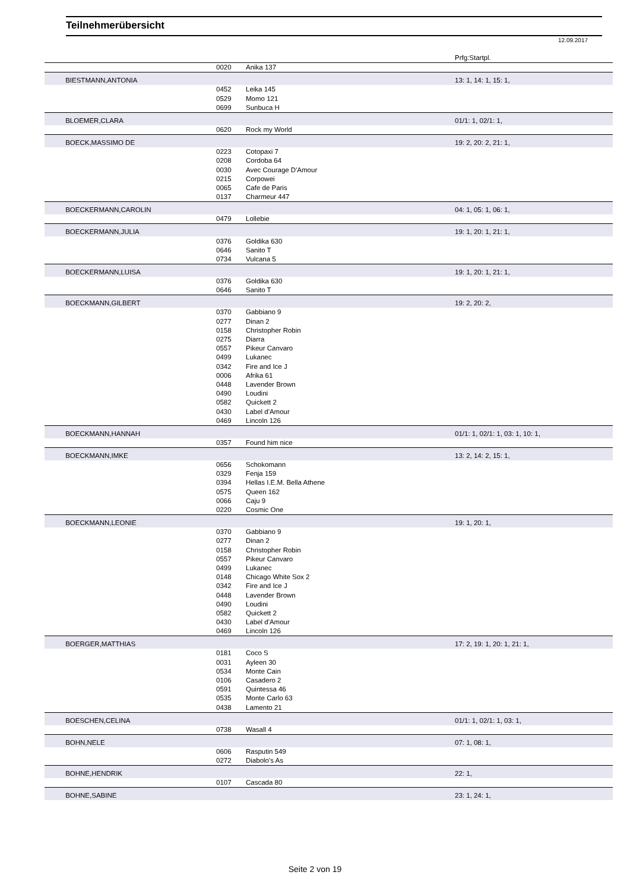Teilnehmerübersicht
12.09.2017
| | | | Prfg:Startpl. |
| --- | --- | --- | --- |
| | 0020 | Anika 137 | |
| BIESTMANN,ANTONIA | | | 13: 1, 14: 1, 15: 1, |
| | 0452 | Leika 145 | |
| | 0529 | Momo 121 | |
| | 0699 | Sunbuca H | |
| BLOEMER,CLARA | | | 01/1: 1, 02/1: 1, |
| | 0620 | Rock my World | |
| BOECK,MASSIMO DE | | | 19: 2, 20: 2, 21: 1, |
| | 0223 | Cotopaxi 7 | |
| | 0208 | Cordoba 64 | |
| | 0030 | Avec Courage D'Amour | |
| | 0215 | Corpowei | |
| | 0065 | Cafe de Paris | |
| | 0137 | Charmeur 447 | |
| BOECKERMANN,CAROLIN | | | 04: 1, 05: 1, 06: 1, |
| | 0479 | Lollebie | |
| BOECKERMANN,JULIA | | | 19: 1, 20: 1, 21: 1, |
| | 0376 | Goldika 630 | |
| | 0646 | Sanito T | |
| | 0734 | Vulcana 5 | |
| BOECKERMANN,LUISA | | | 19: 1, 20: 1, 21: 1, |
| | 0376 | Goldika 630 | |
| | 0646 | Sanito T | |
| BOECKMANN,GILBERT | | | 19: 2, 20: 2, |
| | 0370 | Gabbiano 9 | |
| | 0277 | Dinan 2 | |
| | 0158 | Christopher Robin | |
| | 0275 | Diarra | |
| | 0557 | Pikeur Canvaro | |
| | 0499 | Lukanec | |
| | 0342 | Fire and Ice J | |
| | 0006 | Afrika 61 | |
| | 0448 | Lavender Brown | |
| | 0490 | Loudini | |
| | 0582 | Quickett 2 | |
| | 0430 | Label d'Amour | |
| | 0469 | Lincoln 126 | |
| BOECKMANN,HANNAH | | | 01/1: 1, 02/1: 1, 03: 1, 10: 1, |
| | 0357 | Found him nice | |
| BOECKMANN,IMKE | | | 13: 2, 14: 2, 15: 1, |
| | 0656 | Schokomann | |
| | 0329 | Fenja 159 | |
| | 0394 | Hellas I.E.M. Bella Athene | |
| | 0575 | Queen 162 | |
| | 0066 | Caju 9 | |
| | 0220 | Cosmic One | |
| BOECKMANN,LEONIE | | | 19: 1, 20: 1, |
| | 0370 | Gabbiano 9 | |
| | 0277 | Dinan 2 | |
| | 0158 | Christopher Robin | |
| | 0557 | Pikeur Canvaro | |
| | 0499 | Lukanec | |
| | 0148 | Chicago White Sox 2 | |
| | 0342 | Fire and Ice J | |
| | 0448 | Lavender Brown | |
| | 0490 | Loudini | |
| | 0582 | Quickett 2 | |
| | 0430 | Label d'Amour | |
| | 0469 | Lincoln 126 | |
| BOERGER,MATTHIAS | | | 17: 2, 19: 1, 20: 1, 21: 1, |
| | 0181 | Coco S | |
| | 0031 | Ayleen 30 | |
| | 0534 | Monte Cain | |
| | 0106 | Casadero 2 | |
| | 0591 | Quintessa 46 | |
| | 0535 | Monte Carlo 63 | |
| | 0438 | Lamento 21 | |
| BOESCHEN,CELINA | | | 01/1: 1, 02/1: 1, 03: 1, |
| | 0738 | Wasall 4 | |
| BOHN,NELE | | | 07: 1, 08: 1, |
| | 0606 | Rasputin 549 | |
| | 0272 | Diabolo's As | |
| BOHNE,HENDRIK | | | 22: 1, |
| | 0107 | Cascada 80 | |
| BOHNE,SABINE | | | 23: 1, 24: 1, |
Seite 2 von 19